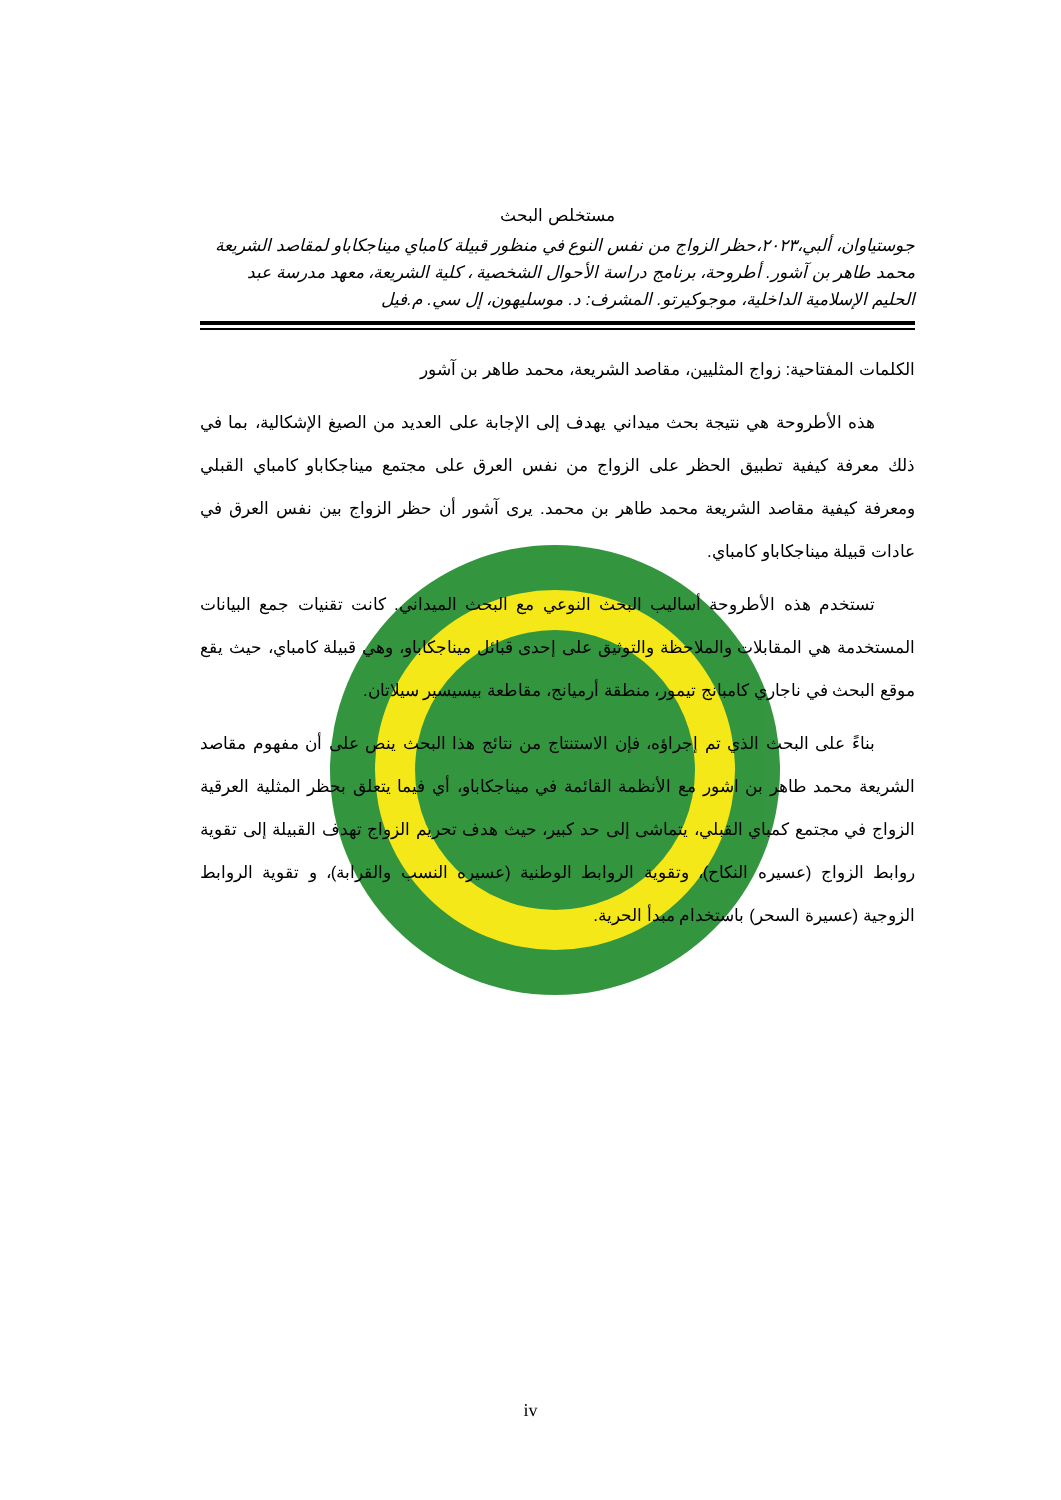مستخلص البحث
جوستياوان، ألبي،٢٠٢٣،حظر الزواج من نفس النوع في منظور قبيلة كامباي ميناجكاباو لمقاصد الشريعة محمد طاهر بن آشور. أطروحة، برنامج دراسة الأحوال الشخصية ، كلية الشريعة، معهد مدرسة عبد الحليم الإسلامية الداخلية، موجوكيرتو. المشرف: د. موسليهون، إل سي. م.فيل
الكلمات المفتاحية: زواج المثليين، مقاصد الشريعة، محمد طاهر بن آشور
هذه الأطروحة هي نتيجة بحث ميداني يهدف إلى الإجابة على العديد من الصيغ الإشكالية، بما في ذلك معرفة كيفية تطبيق الحظر على الزواج من نفس العرق على مجتمع ميناجكاباو كامباي القبلي ومعرفة كيفية مقاصد الشريعة محمد طاهر بن محمد. يرى آشور أن حظر الزواج بين نفس العرق في عادات قبيلة ميناجكاباو كامباي.
تستخدم هذه الأطروحة أساليب البحث النوعي مع البحث الميداني. كانت تقنيات جمع البيانات المستخدمة هي المقابلات والملاحظة والتوثيق على إحدى قبائل ميناجكاباو، وهي قبيلة كامباي، حيث يقع موقع البحث في ناجاري كامبانج تيمور، منطقة أرميانج، مقاطعة بيسيسير سيلاتان.
بناءً على البحث الذي تم إجراؤه، فإن الاستنتاج من نتائج هذا البحث ينص على أن مفهوم مقاصد الشريعة محمد طاهر بن اشور مع الأنظمة القائمة في ميناجكاباو، أي فيما يتعلق بحظر المثلية العرقية الزواج في مجتمع كمباي القبلي، يتماشى إلى حد كبير، حيث هدف تحريم الزواج تهدف القبيلة إلى تقوية روابط الزواج (عسيره النكاح)، وتقوية الروابط الوطنية (عسيره النسب والقرابة)، و تقوية الروابط الزوجية (عسيرة السحر) باستخدام مبدأ الحرية.
iv